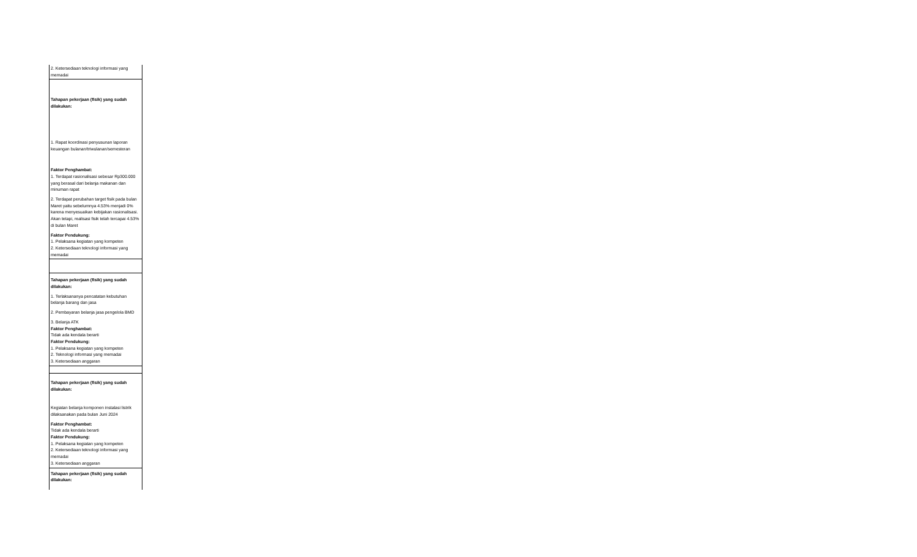| 2. Ketersediaan teknologi informasi yang memadai |
| Tahapan pekerjaan (fisik) yang sudah dilakukan: 1. Rapat koordinasi penyusunan laporan keuangan bulanan/triwulanan/semesteran Faktor Penghambat: 1. Terdapat rasionalisasi sebesar Rp300.000 yang berasal dari belanja makanan dan minuman rapat 2. Terdapat perubahan target fisik pada bulan Maret yaitu sebelumnya 4.53% menjadi 0% karena menyesuaikan kebijakan rasionalisasi. Akan tetapi, realisasi fisik telah tercapai 4.53% di bulan Maret Faktor Pendukung: 1. Pelaksana kegiatan yang kompeten 2. Ketersediaan teknologi informasi yang memadai |
| Tahapan pekerjaan (fisik) yang sudah dilakukan: 1. Terlaksananya pencatatan kebutuhan belanja barang dan jasa 2. Pembayaran belanja jasa pengelola BMD 3. Belanja ATK Faktor Penghambat: Tidak ada kendala berarti Faktor Pendukung: 1. Pelaksana kegiatan yang kompeten 2. Teknologi informasi yang memadai 3. Ketersediaan anggaran |
| Tahapan pekerjaan (fisik) yang sudah dilakukan: Kegiatan belanja komponen instalasi listrik dilaksanakan pada bulan Juni 2024 Faktor Penghambat: Tidak ada kendala berarti Faktor Pendukung: 1. Pelaksana kegiatan yang kompeten 2. Ketersediaan teknologi informasi yang memadai 3. Ketersediaan anggaran |
| Tahapan pekerjaan (fisik) yang sudah dilakukan: |